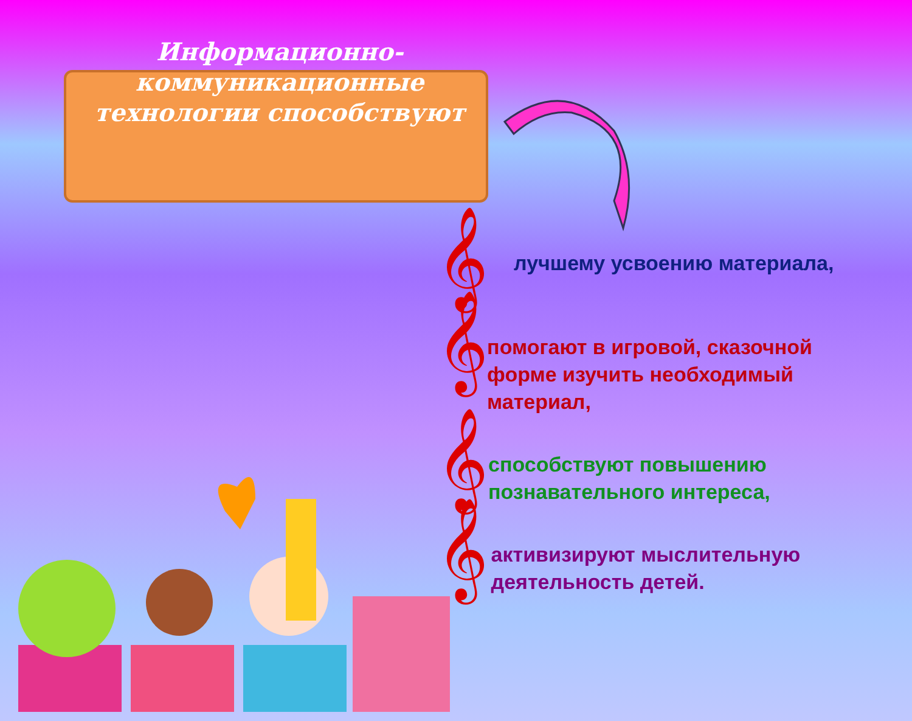Информационно-коммуникационные технологии способствуют
𝄞
лучшему усвоению материала,
𝄞
помогают в игровой, сказочной форме изучить необходимый материал,
𝄞
способствуют повышению познавательного интереса,
𝄞
активизируют мыслительную деятельность детей.